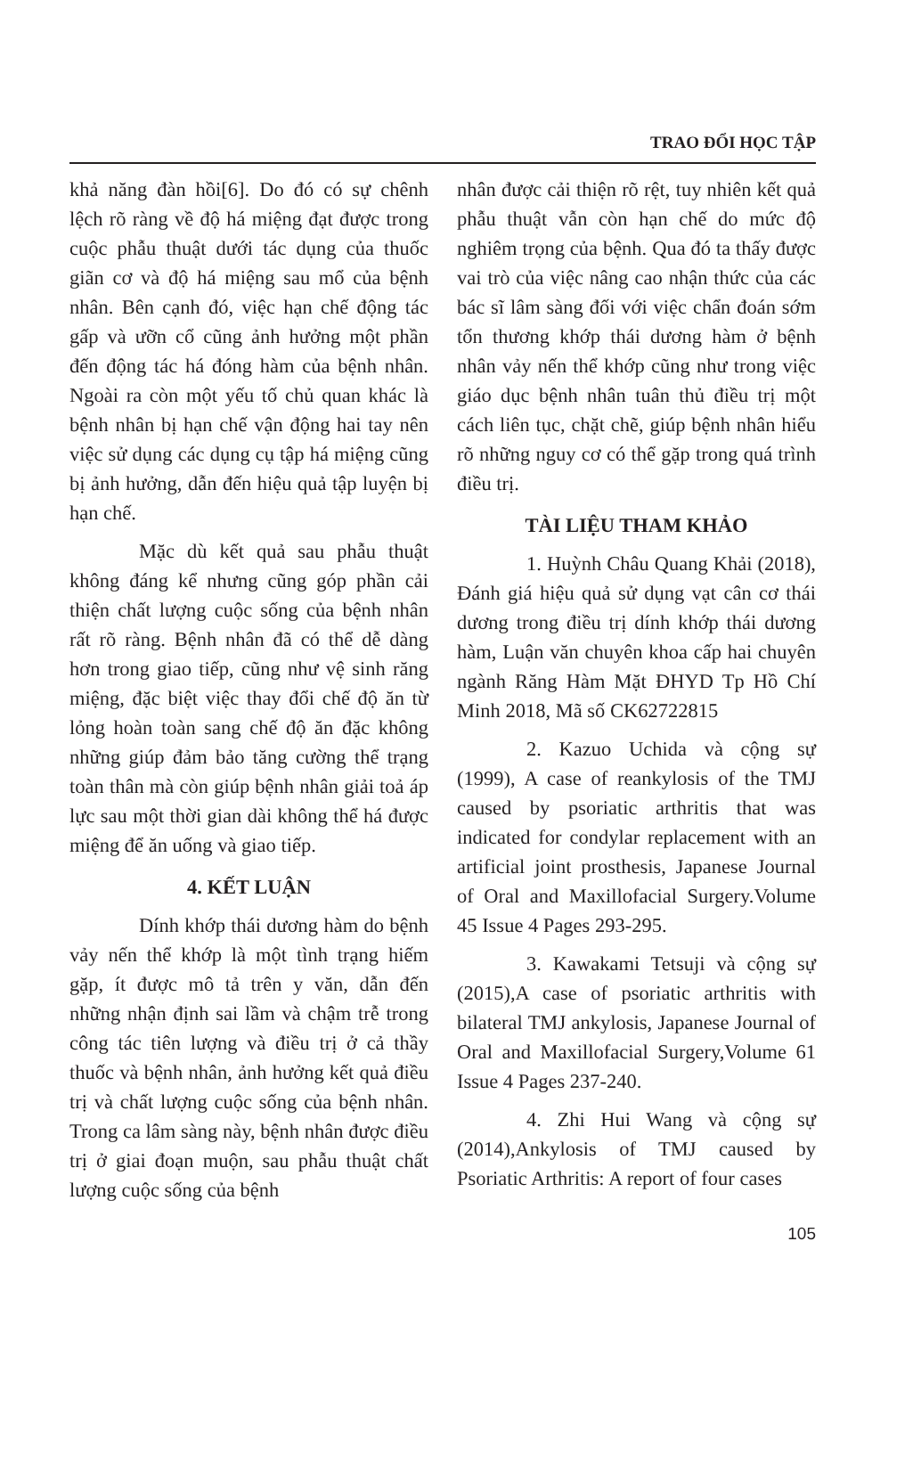TRAO ĐỔI HỌC TẬP
khả năng đàn hồi[6]. Do đó có sự chênh lệch rõ ràng về độ há miệng đạt được trong cuộc phẫu thuật dưới tác dụng của thuốc giãn cơ và độ há miệng sau mổ của bệnh nhân. Bên cạnh đó, việc hạn chế động tác gấp và ưỡn cổ cũng ảnh hưởng một phần đến động tác há đóng hàm của bệnh nhân. Ngoài ra còn một yếu tố chủ quan khác là bệnh nhân bị hạn chế vận động hai tay nên việc sử dụng các dụng cụ tập há miệng cũng bị ảnh hưởng, dẫn đến hiệu quả tập luyện bị hạn chế.
Mặc dù kết quả sau phẫu thuật không đáng kể nhưng cũng góp phần cải thiện chất lượng cuộc sống của bệnh nhân rất rõ ràng. Bệnh nhân đã có thể dễ dàng hơn trong giao tiếp, cũng như vệ sinh răng miệng, đặc biệt việc thay đổi chế độ ăn từ lỏng hoàn toàn sang chế độ ăn đặc không những giúp đảm bảo tăng cường thể trạng toàn thân mà còn giúp bệnh nhân giải toả áp lực sau một thời gian dài không thể há được miệng để ăn uống và giao tiếp.
4. KẾT LUẬN
Dính khớp thái dương hàm do bệnh vảy nến thể khớp là một tình trạng hiếm gặp, ít được mô tả trên y văn, dẫn đến những nhận định sai lầm và chậm trễ trong công tác tiên lượng và điều trị ở cả thầy thuốc và bệnh nhân, ảnh hưởng kết quả điều trị và chất lượng cuộc sống của bệnh nhân. Trong ca lâm sàng này, bệnh nhân được điều trị ở giai đoạn muộn, sau phẫu thuật chất lượng cuộc sống của bệnh
nhân được cải thiện rõ rệt, tuy nhiên kết quả phẫu thuật vẫn còn hạn chế do mức độ nghiêm trọng của bệnh. Qua đó ta thấy được vai trò của việc nâng cao nhận thức của các bác sĩ lâm sàng đối với việc chẩn đoán sớm tổn thương khớp thái dương hàm ở bệnh nhân vảy nến thể khớp cũng như trong việc giáo dục bệnh nhân tuân thủ điều trị một cách liên tục, chặt chẽ, giúp bệnh nhân hiểu rõ những nguy cơ có thể gặp trong quá trình điều trị.
TÀI LIỆU THAM KHẢO
1. Huỳnh Châu Quang Khải (2018), Đánh giá hiệu quả sử dụng vạt cân cơ thái dương trong điều trị dính khớp thái dương hàm, Luận văn chuyên khoa cấp hai chuyên ngành Răng Hàm Mặt ĐHYD Tp Hồ Chí Minh 2018, Mã số CK62722815
2. Kazuo Uchida và cộng sự (1999), A case of reankylosis of the TMJ caused by psoriatic arthritis that was indicated for condylar replacement with an artificial joint prosthesis, Japanese Journal of Oral and Maxillofacial Surgery.Volume 45 Issue 4 Pages 293-295.
3. Kawakami Tetsuji và cộng sự (2015),A case of psoriatic arthritis with bilateral TMJ ankylosis, Japanese Journal of Oral and Maxillofacial Surgery,Volume 61 Issue 4 Pages 237-240.
4. Zhi Hui Wang và cộng sự (2014),Ankylosis of TMJ caused by Psoriatic Arthritis: A report of four cases
105